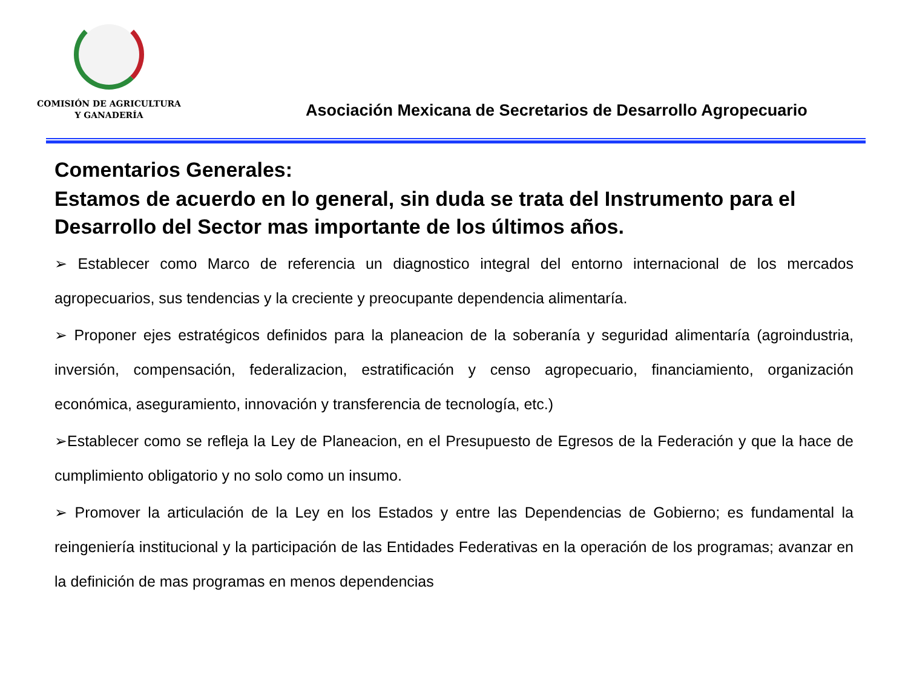COMISIÓN DE AGRICULTURA
Y GANADERÍA
Asociación Mexicana de Secretarios de Desarrollo Agropecuario
Comentarios Generales:
Estamos de acuerdo en lo general, sin duda se trata del Instrumento para el Desarrollo del Sector mas importante de los últimos años.
➢ Establecer como Marco de referencia un diagnostico integral del entorno internacional de los mercados agropecuarios, sus tendencias y la creciente y preocupante dependencia alimentaría.
➢ Proponer ejes estratégicos definidos para la planeacion de la soberanía y seguridad alimentaría (agroindustria, inversión, compensación, federalizacion, estratificación y censo agropecuario, financiamiento, organización económica, aseguramiento, innovación y transferencia de tecnología, etc.)
➢Establecer como se refleja la Ley de Planeacion, en el Presupuesto de Egresos de la Federación y que la hace de cumplimiento obligatorio y no solo como un insumo.
➢ Promover la articulación de la Ley en los Estados y entre las Dependencias de Gobierno; es fundamental la reingeniería institucional y la participación de las Entidades Federativas en la operación de los programas; avanzar en la definición de mas programas en menos dependencias